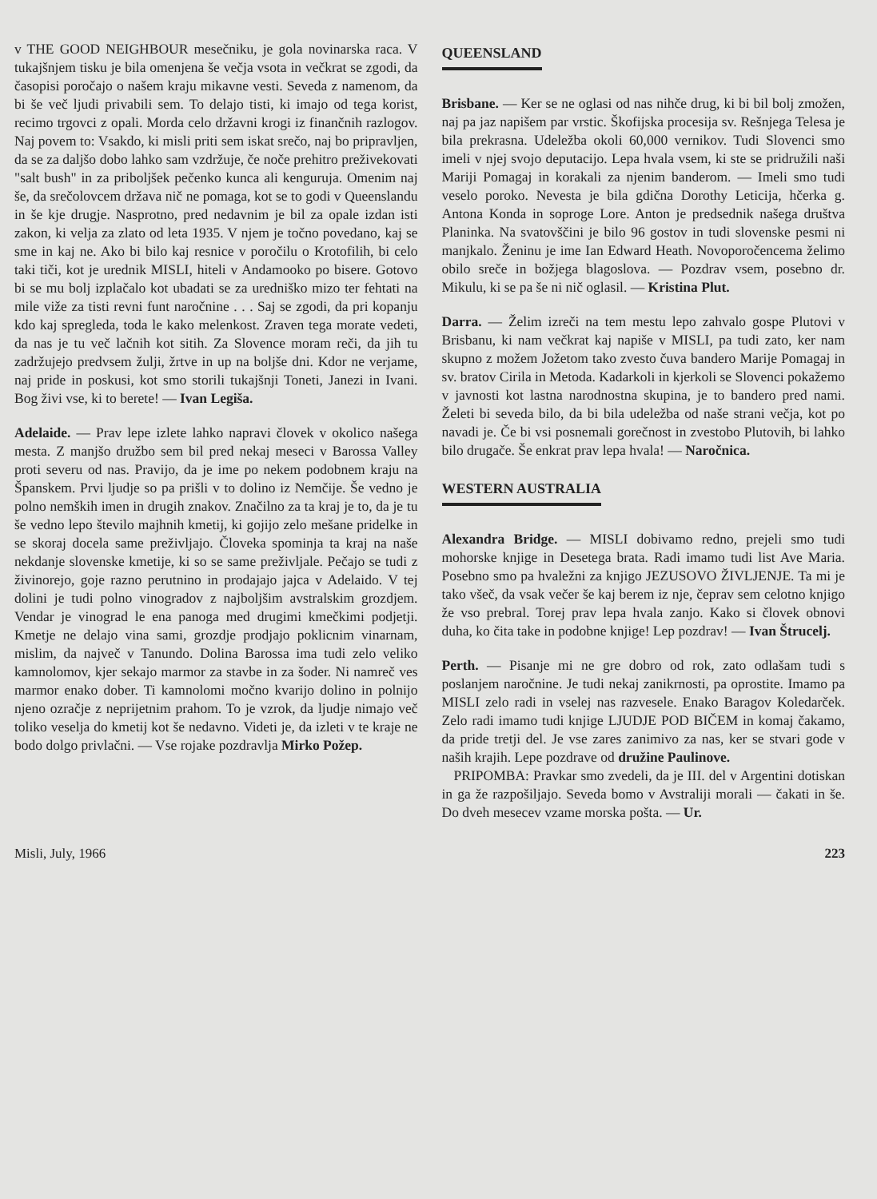v THE GOOD NEIGHBOUR mesečniku, je gola novinarska raca. V tukajšnjem tisku je bila omenjena še večja vsota in večkrat se zgodi, da časopisi poročajo o našem kraju mikavne vesti. Seveda z namenom, da bi še več ljudi privabili sem. To delajo tisti, ki imajo od tega korist, recimo trgovci z opali. Morda celo državni krogi iz finančnih razlogov. Naj povem to: Vsakdo, ki misli priti sem iskat srečo, naj bo pripravljen, da se za daljšo dobo lahko sam vzdržuje, če noče prehitro preživekovati "salt bush" in za priboljšek pečenko kunca ali kenguruja. Omenim naj še, da srečolovcem država nič ne pomaga, kot se to godi v Queenslandu in še kje drugje. Nasprotno, pred nedavnim je bil za opale izdan isti zakon, ki velja za zlato od leta 1935. V njem je točno povedano, kaj se sme in kaj ne. Ako bi bilo kaj resnice v poročilu o Krotofilih, bi celo taki tiči, kot je urednik MISLI, hiteli v Andamooko po bisere. Gotovo bi se mu bolj izplačalo kot ubadati se za uredniško mizo ter fehtati na mile viže za tisti revni funt naročnine . . . Saj se zgodi, da pri kopanju kdo kaj spregleda, toda le kako melenkost. Zraven tega morate vedeti, da nas je tu več lačnih kot sitih. Za Slovence moram reči, da jih tu zadržujejo predvsem žulji, žrtve in up na boljše dni. Kdor ne verjame, naj pride in poskusi, kot smo storili tukajšnji Toneti, Janezi in Ivani. Bog živi vse, ki to berete! — Ivan Legiša.
Adelaide. — Prav lepe izlete lahko napravi človek v okolico našega mesta. Z manjšo družbo sem bil pred nekaj meseci v Barossa Valley proti severu od nas. Pravijo, da je ime po nekem podobnem kraju na Španskem. Prvi ljudje so pa prišli v to dolino iz Nemčije. Še vedno je polno nemških imen in drugih znakov. Značilno za ta kraj je to, da je tu še vedno lepo število majhnih kmetij, ki gojijo zelo mešane pridelke in se skoraj docela same preživljajo. Človeka spominja ta kraj na naše nekdanje slovenske kmetije, ki so se same preživljale. Pečajo se tudi z živinorejo, goje razno perutnino in prodajajo jajca v Adelaido. V tej dolini je tudi polno vinogradov z najboljšim avstralskim grozdjem. Vendar je vinograd le ena panoga med drugimi kmečkimi podjetji. Kmetje ne delajo vina sami, grozdje prodjajo poklicnim vinarnam, mislim, da največ v Tanundo. Dolina Barossa ima tudi zelo veliko kamnolomov, kjer sekajo marmor za stavbe in za šoder. Ni namreč ves marmor enako dober. Ti kamnolomi močno kvarijo dolino in polnijo njeno ozračje z neprijetnim prahom. To je vzrok, da ljudje nimajo več toliko veselja do kmetij kot še nedavno. Videti je, da izleti v te kraje ne bodo dolgo privlačni. — Vse rojake pozdravlja Mirko Požep.
QUEENSLAND
Brisbane. — Ker se ne oglasi od nas nihče drug, ki bi bil bolj zmožen, naj pa jaz napišem par vrstic. Škofijska procesija sv. Rešnjega Telesa je bila prekrasna. Udeležba okoli 60,000 vernikov. Tudi Slovenci smo imeli v njej svojo deputacijo. Lepa hvala vsem, ki ste se pridružili naši Mariji Pomagaj in korakali za njenim banderom. — Imeli smo tudi veselo poroko. Nevesta je bila gdična Dorothy Leticija, hčerka g. Antona Konda in soproge Lore. Anton je predsednik našega društva Planinka. Na svatovščini je bilo 96 gostov in tudi slovenske pesmi ni manjkalo. Ženinu je ime Ian Edward Heath. Novoporočencema želimo obilo sreče in božjega blagoslova. — Pozdrav vsem, posebno dr. Mikulu, ki se pa še ni nič oglasil. — Kristina Plut.
Darra. — Želim izreči na tem mestu lepo zahvalo gospe Plutovi v Brisbanu, ki nam večkrat kaj napiše v MISLI, pa tudi zato, ker nam skupno z možem Jožetom tako zvesto čuva bandero Marije Pomagaj in sv. bratov Cirila in Metoda. Kadarkoli in kjerkoli se Slovenci pokažemo v javnosti kot lastna narodnostna skupina, je to bandero pred nami. Želeti bi seveda bilo, da bi bila udeležba od naše strani večja, kot po navadi je. Če bi vsi posnemali gorečnost in zvestobo Plutovih, bi lahko bilo drugače. Še enkrat prav lepa hvala! — Naročnica.
WESTERN AUSTRALIA
Alexandra Bridge. — MISLI dobivamo redno, prejeli smo tudi mohorske knjige in Desetega brata. Radi imamo tudi list Ave Maria. Posebno smo pa hvaležni za knjigo JEZUSOVO ŽIVLJENJE. Ta mi je tako všeč, da vsak večer še kaj berem iz nje, čeprav sem celotno knjigo že vso prebral. Torej prav lepa hvala zanjo. Kako si človek obnovi duha, ko čita take in podobne knjige! Lep pozdrav! — Ivan Štrucelj.
Perth. — Pisanje mi ne gre dobro od rok, zato odlašam tudi s poslanjem naročnine. Je tudi nekaj zanikrnosti, pa oprostite. Imamo pa MISLI zelo radi in vselej nas razvesele. Enako Baragov Koledarček. Zelo radi imamo tudi knjige LJUDJE POD BIČEM in komaj čakamo, da pride tretji del. Je vse zares zanimivo za nas, ker se stvari gode v naših krajih. Lepe pozdrave od družine Paulinove.
PRIPOMBA: Pravkar smo zvedeli, da je III. del v Argentini dotiskan in ga že razpošiljajo. Seveda bomo v Avstraliji morali — čakati in še. Do dveh mesecev vzame morska pošta. — Ur.
Misli, July, 1966 223